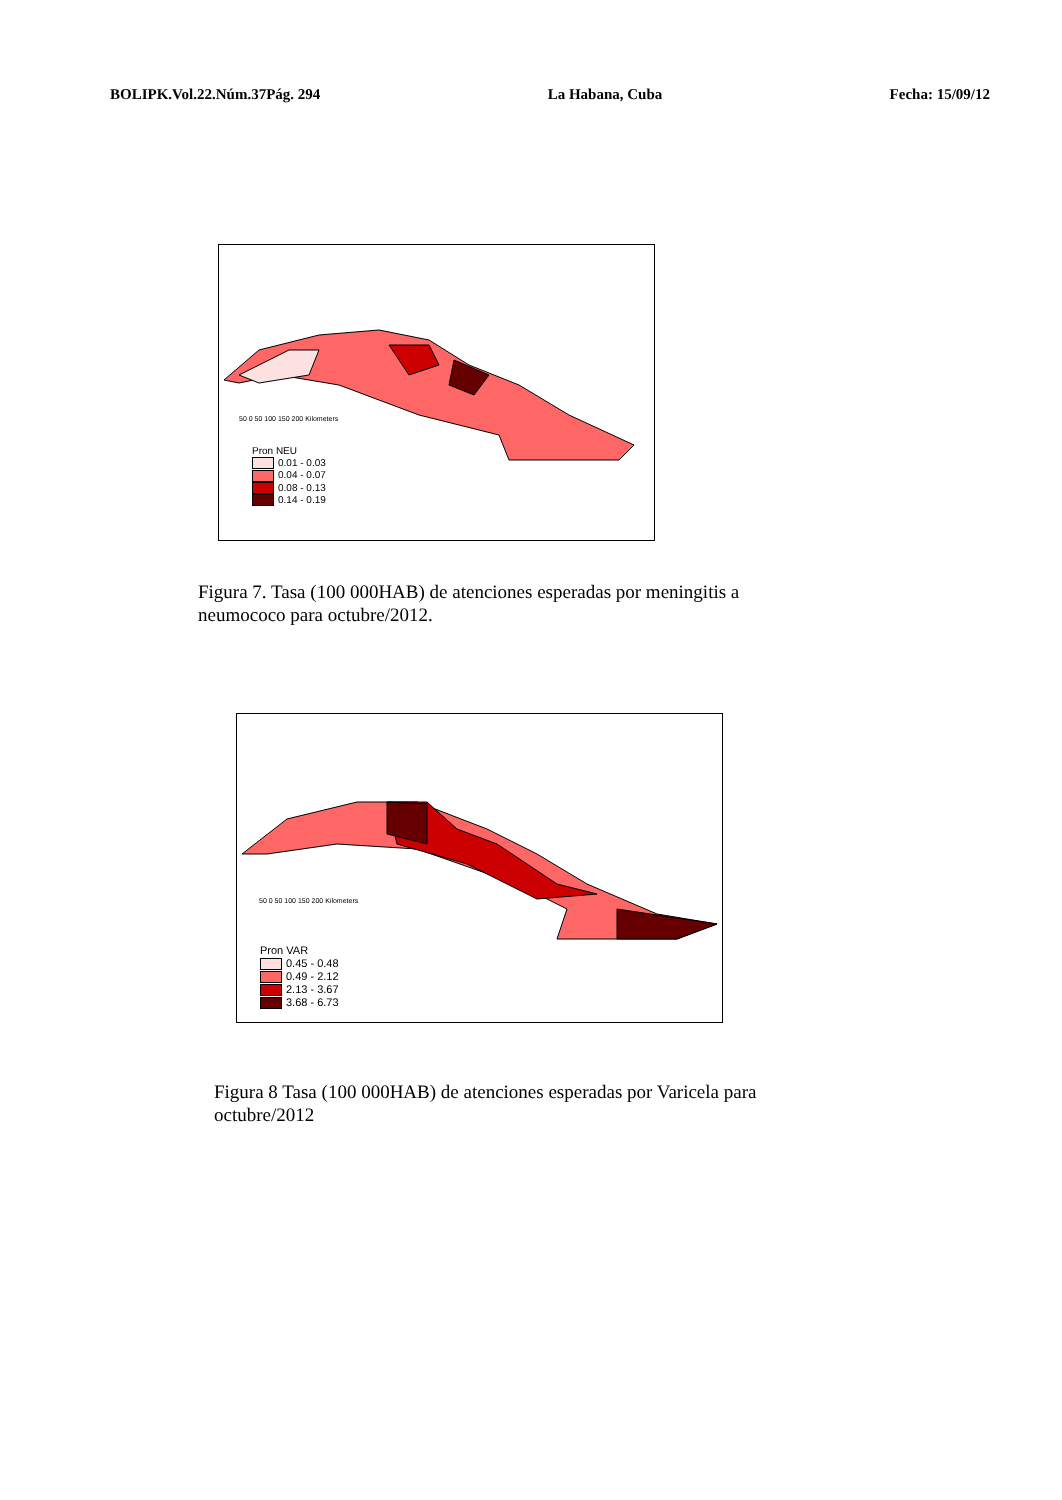BOLIPK.Vol.22.Núm.37Pág. 294 La Habana, Cuba Fecha: 15/09/12
50 0 50 100 150 200 Kilometers
Pron NEU
0.01 - 0.03
0.04 - 0.07
0.08 - 0.13
0.14 - 0.19
Figura 7. Tasa (100 000HAB) de atenciones esperadas por meningitis a neumococo para octubre/2012.
50 0 50 100 150 200 Kilometers
Pron VAR
0.45 - 0.48
0.49 - 2.12
2.13 - 3.67
3.68 - 6.73
Figura 8 Tasa (100 000HAB) de atenciones esperadas por Varicela para octubre/2012